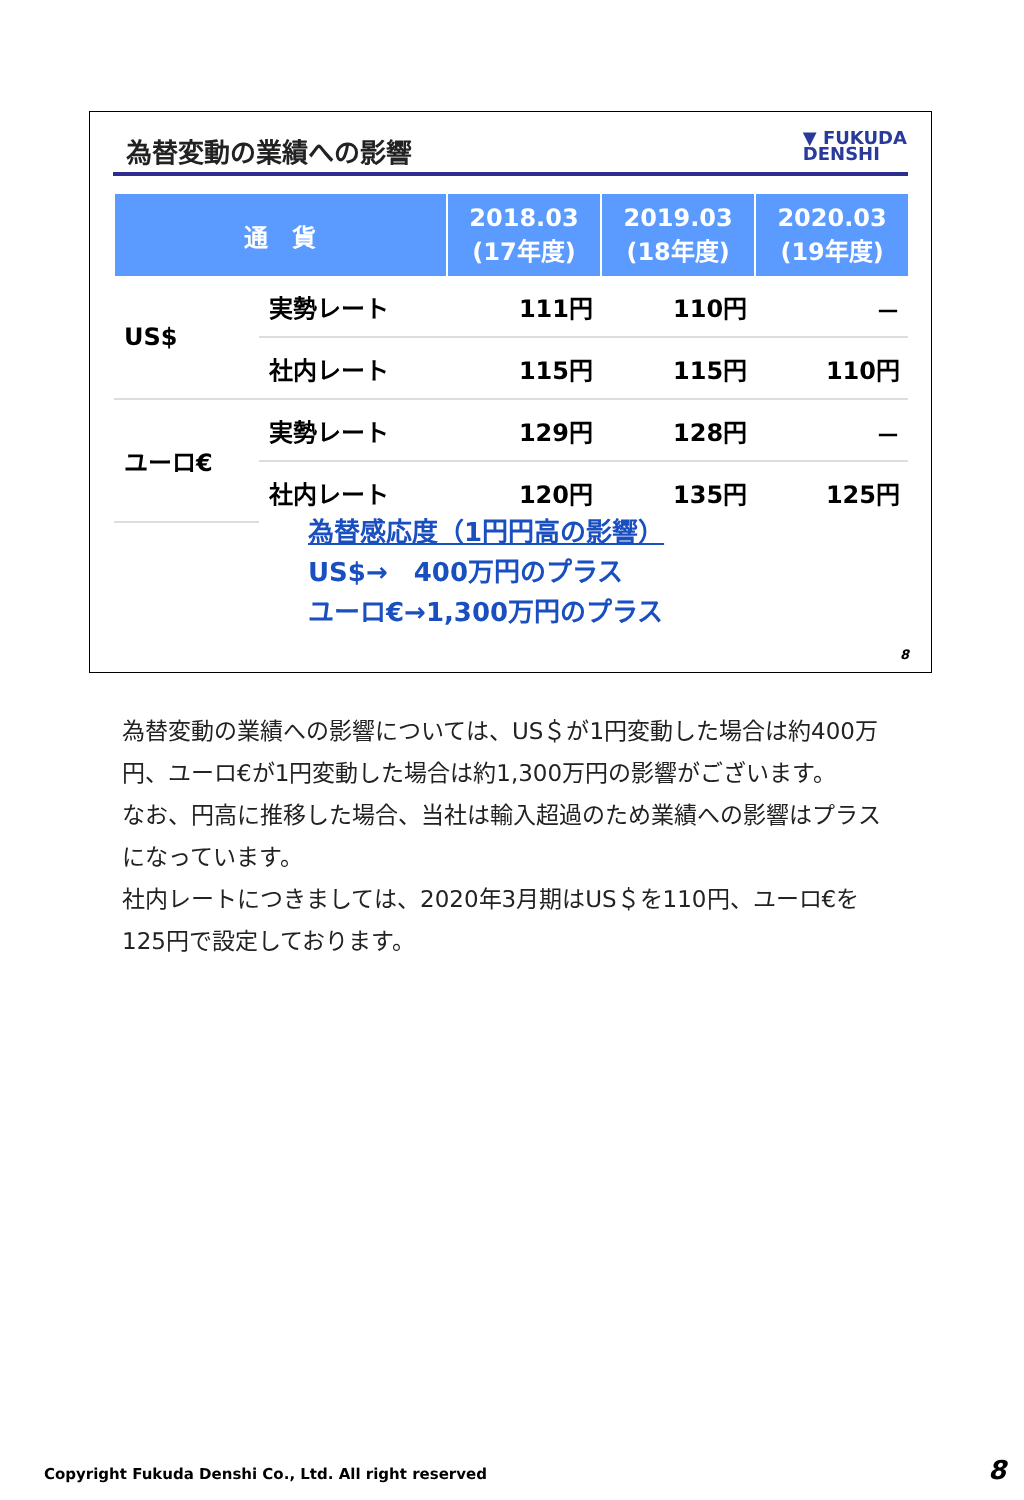為替変動の業績への影響
▼ FUKUDA
DENSHI
| 通 貨 | | 2018.03 (17年度) | 2019.03 (18年度) | 2020.03 (19年度) |
| --- | --- | --- | --- | --- |
| US$ | 実勢レート | 111円 | 110円 | － |
| | 社内レート | 115円 | 115円 | 110円 |
| ユーロ€ | 実勢レート | 129円 | 128円 | － |
| | 社内レート | 120円 | 135円 | 125円 |
為替感応度（1円円高の影響）
US$→　400万円のプラス
ユーロ€→1,300万円のプラス
8
為替変動の業績への影響については、US＄が1円変動した場合は約400万円、ユーロ€が1円変動した場合は約1,300万円の影響がございます。
なお、円高に推移した場合、当社は輸入超過のため業績への影響はプラスになっています。
社内レートにつきましては、2020年3月期はUS＄を110円、ユーロ€を125円で設定しております。
Copyright Fukuda Denshi Co., Ltd. All right reserved
8